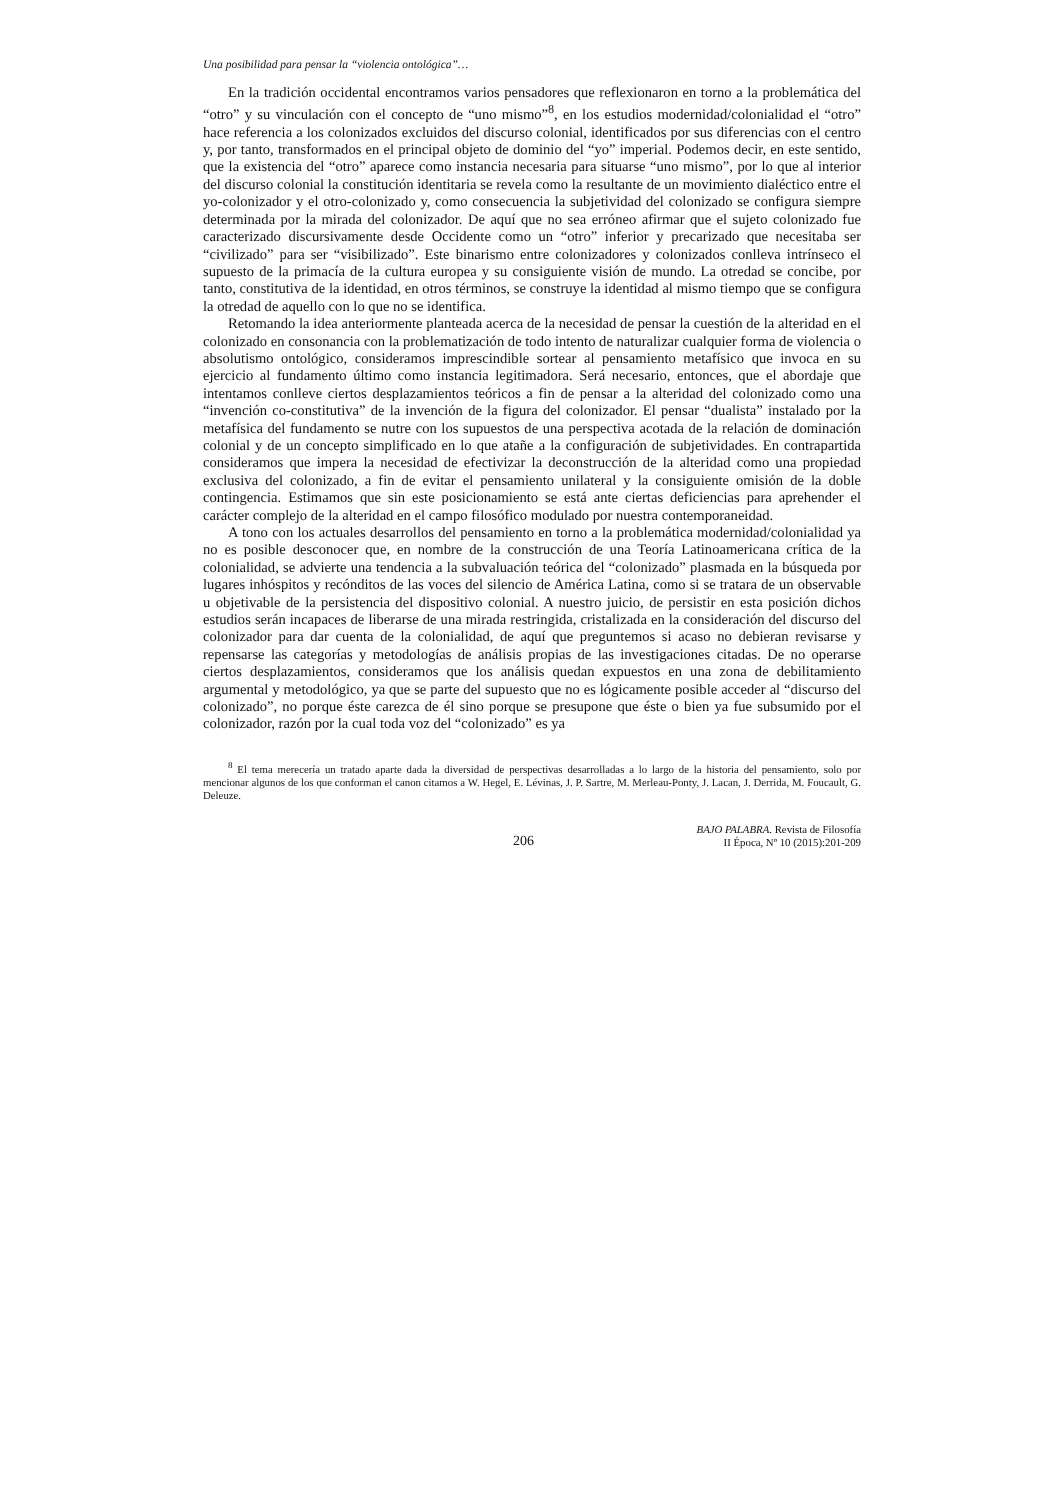Una posibilidad para pensar la “violencia ontológica”…
En la tradición occidental encontramos varios pensadores que reflexionaron en torno a la problemática del “otro” y su vinculación con el concepto de “uno mismo”<sup>8</sup>, en los estudios modernidad/colonialidad el “otro” hace referencia a los colonizados excluidos del discurso colonial, identificados por sus diferencias con el centro y, por tanto, transformados en el principal objeto de dominio del “yo” imperial. Podemos decir, en este sentido, que la existencia del “otro” aparece como instancia necesaria para situarse “uno mismo”, por lo que al interior del discurso colonial la constitución identitaria se revela como la resultante de un movimiento dialéctico entre el yo-colonizador y el otro-colonizado y, como consecuencia la subjetividad del colonizado se configura siempre determinada por la mirada del colonizador. De aquí que no sea erróneo afirmar que el sujeto colonizado fue caracterizado discursivamente desde Occidente como un “otro” inferior y precarizado que necesitaba ser “civilizado” para ser “visibilizado”. Este binarismo entre colonizadores y colonizados conlleva intrínseco el supuesto de la primacía de la cultura europea y su consiguiente visión de mundo. La otredad se concibe, por tanto, constitutiva de la identidad, en otros términos, se construye la identidad al mismo tiempo que se configura la otredad de aquello con lo que no se identifica.
Retomando la idea anteriormente planteada acerca de la necesidad de pensar la cuestión de la alteridad en el colonizado en consonancia con la problematización de todo intento de naturalizar cualquier forma de violencia o absolutismo ontológico, consideramos imprescindible sortear al pensamiento metafísico que invoca en su ejercicio al fundamento último como instancia legitimadora. Será necesario, entonces, que el abordaje que intentamos conlleve ciertos desplazamientos teóricos a fin de pensar a la alteridad del colonizado como una “invención co-constitutiva” de la invención de la figura del colonizador. El pensar “dualista” instalado por la metafísica del fundamento se nutre con los supuestos de una perspectiva acotada de la relación de dominación colonial y de un concepto simplificado en lo que atañe a la configuración de subjetividades. En contrapartida consideramos que impera la necesidad de efectivizar la deconstrucción de la alteridad como una propiedad exclusiva del colonizado, a fin de evitar el pensamiento unilateral y la consiguiente omisión de la doble contingencia. Estimamos que sin este posicionamiento se está ante ciertas deficiencias para aprehender el carácter complejo de la alteridad en el campo filosófico modulado por nuestra contemporaneidad.
A tono con los actuales desarrollos del pensamiento en torno a la problemática modernidad/colonialidad ya no es posible desconocer que, en nombre de la construcción de una Teoría Latinoamericana crítica de la colonialidad, se advierte una tendencia a la subvaluación teórica del “colonizado” plasmada en la búsqueda por lugares inhóspitos y recónditos de las voces del silencio de América Latina, como si se tratara de un observable u objetivable de la persistencia del dispositivo colonial. A nuestro juicio, de persistir en esta posición dichos estudios serán incapaces de liberarse de una mirada restringida, cristalizada en la consideración del discurso del colonizador para dar cuenta de la colonialidad, de aquí que preguntemos si acaso no debieran revisarse y repensarse las categorías y metodologías de análisis propias de las investigaciones citadas. De no operarse ciertos desplazamientos, consideramos que los análisis quedan expuestos en una zona de debilitamiento argumental y metodológico, ya que se parte del supuesto que no es lógicamente posible acceder al “discurso del colonizado”, no porque éste carezca de él sino porque se presupone que éste o bien ya fue subsumido por el colonizador, razón por la cual toda voz del “colonizado” es ya
<sup>8</sup> El tema merecería un tratado aparte dada la diversidad de perspectivas desarrolladas a lo largo de la historia del pensamiento, solo por mencionar algunos de los que conforman el canon citamos a W. Hegel, E. Lévinas, J. P. Sartre, M. Merleau-Ponty, J. Lacan, J. Derrida, M. Foucault, G. Deleuze.
206 BAJO PALABRA. Revista de Filosofía
II Época, Nº 10 (2015):201-209